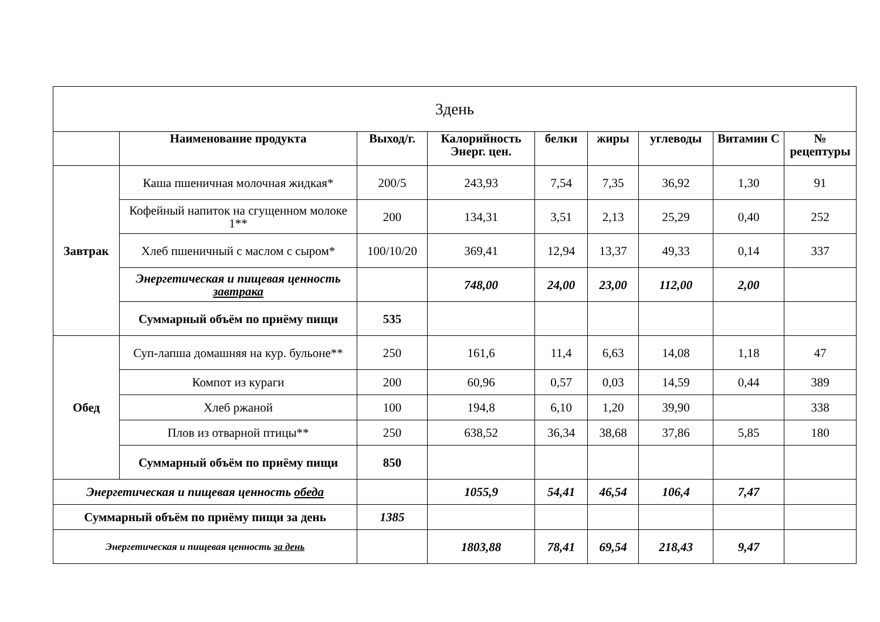| 3день | | | | | | | | |
| | Наименование продукта | Выход/г. | Калорийность Энерг. цен. | белки | жиры | углеводы | Витамин С | № рецептуры |
| Завтрак | Каша пшеничная молочная жидкая* | 200/5 | 243,93 | 7,54 | 7,35 | 36,92 | 1,30 | 91 |
| | Кофейный напиток на сгущенном молоке 1** | 200 | 134,31 | 3,51 | 2,13 | 25,29 | 0,40 | 252 |
| | Хлеб пшеничный с маслом с сыром* | 100/10/20 | 369,41 | 12,94 | 13,37 | 49,33 | 0,14 | 337 |
| | Энергетическая и пищевая ценность завтрака | | 748,00 | 24,00 | 23,00 | 112,00 | 2,00 | |
| | Суммарный объём по приёму пищи | 535 | | | | | | |
| Обед | Суп-лапша домашняя на кур. бульоне** | 250 | 161,6 | 11,4 | 6,63 | 14,08 | 1,18 | 47 |
| | Компот из кураги | 200 | 60,96 | 0,57 | 0,03 | 14,59 | 0,44 | 389 |
| | Хлеб ржаной | 100 | 194,8 | 6,10 | 1,20 | 39,90 | | 338 |
| | Плов из отварной птицы** | 250 | 638,52 | 36,34 | 38,68 | 37,86 | 5,85 | 180 |
| | Суммарный объём по приёму пищи | 850 | | | | | | |
| Энергетическая и пищевая ценность обеда | | | 1055,9 | 54,41 | 46,54 | 106,4 | 7,47 | |
| Суммарный объём по приёму пищи за день | | 1385 | | | | | | |
| Энергетическая и пищевая ценность за день | | | 1803,88 | 78,41 | 69,54 | 218,43 | 9,47 | |